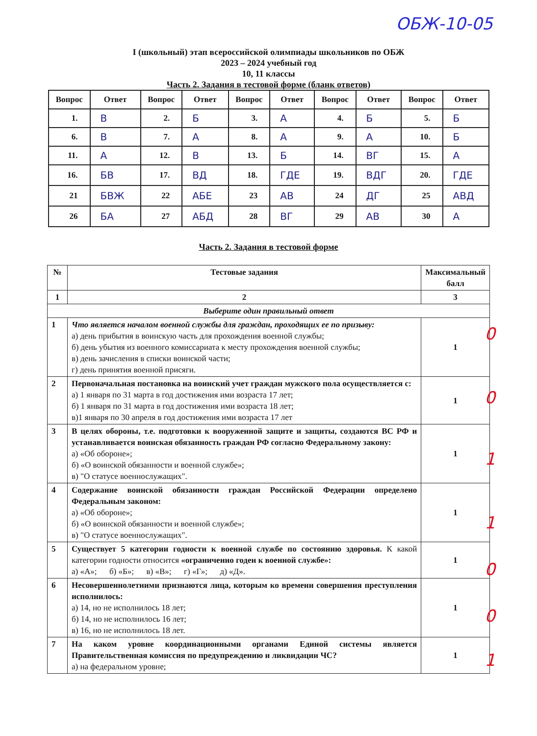ОБЖ-10-05
I (школьный) этап всероссийской олимпиады школьников по ОБЖ
2023 – 2024 учебный год
10, 11 классы
Часть 2. Задания в тестовой форме (бланк ответов)
| Вопрос | Ответ | Вопрос | Ответ | Вопрос | Ответ | Вопрос | Ответ | Вопрос | Ответ |
| --- | --- | --- | --- | --- | --- | --- | --- | --- | --- |
| 1. | В | 2. | Б | 3. | А | 4. | Б | 5. | Б |
| 6. | В | 7. | А | 8. | А | 9. | А | 10. | Б |
| 11. | А | 12. | В | 13. | Б | 14. | ВГ | 15. | А |
| 16. | БВ | 17. | ВД | 18. | ГДЕ | 19. | ВДГ | 20. | ГДЕ |
| 21 | БВЖ | 22 | АБЕ | 23 | АВ | 24 | ДГ | 25 | АВД |
| 26 | БА | 27 | АБД | 28 | ВГ | 29 | АВ | 30 | А |
Часть 2. Задания в тестовой форме
| № | Тестовые задания | Максимальный балл |
| --- | --- | --- |
| 1 | 2 | 3 |
| Выберите один правильный ответ | | |
| 1 | Что является началом военной службы для граждан, проходящих ее по призыву: а) день прибытия в воинскую часть для прохождения военной службы; б) день убытия из военного комиссариата к месту прохождения военной службы; в) день зачисления в списки воинской части; г) день принятия военной присяги. | 1 |
| 2 | Первоначальная постановка на воинский учет граждан мужского пола осуществляется с: а) 1 января по 31 марта в год достижения ими возраста 17 лет; б) 1 января по 31 марта в год достижения ими возраста 18 лет; в)1 января по 30 апреля в год достижения ими возраста 17 лет | 1 |
| 3 | В целях обороны, т.е. подготовки к вооруженной защите и защиты, создаются ВС РФ и устанавливается воинская обязанность граждан РФ согласно Федеральному закону: а) «Об обороне»; б) «О воинской обязанности и военной службе»; в) "О статусе военнослужащих". | 1 |
| 4 | Содержание воинской обязанности граждан Российской Федерации определено Федеральным законом: а) «Об обороне»; б) «О воинской обязанности и военной службе»; в) "О статусе военнослужащих". | 1 |
| 5 | Существует 5 категории годности к военной службе по состоянию здоровья. К какой категории годности относится «ограниченно годен к военной службе»: а) «А»; б) «Б»; в) «В»; г) «Г»; д) «Д». | 1 |
| 6 | Несовершеннолетними признаются лица, которым ко времени совершения преступления исполнилось: а) 14, но не исполнилось 18 лет; б) 14, но не исполнилось 16 лет; в) 16, но не исполнилось 18 лет. | 1 |
| 7 | На каком уровне координационными органами Единой системы является Правительственная комиссия по предупреждению и ликвидации ЧС? а) на федеральном уровне; | 1 |
0
0
1
1
0
0
1